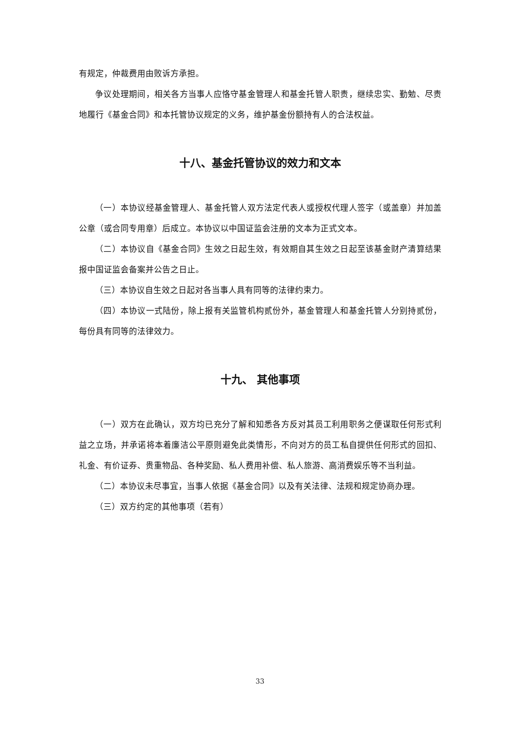有规定，仲裁费用由败诉方承担。
争议处理期间，相关各方当事人应恪守基金管理人和基金托管人职责，继续忠实、勤勉、尽责地履行《基金合同》和本托管协议规定的义务，维护基金份额持有人的合法权益。
十八、基金托管协议的效力和文本
（一）本协议经基金管理人、基金托管人双方法定代表人或授权代理人签字（或盖章）并加盖公章（或合同专用章）后成立。本协议以中国证监会注册的文本为正式文本。
（二）本协议自《基金合同》生效之日起生效，有效期自其生效之日起至该基金财产清算结果报中国证监会备案并公告之日止。
（三）本协议自生效之日起对各当事人具有同等的法律约束力。
（四）本协议一式陆份，除上报有关监管机构贰份外，基金管理人和基金托管人分别持贰份，每份具有同等的法律效力。
十九、 其他事项
（一）双方在此确认，双方均已充分了解和知悉各方反对其员工利用职务之便谋取任何形式利益之立场，并承诺将本着廉洁公平原则避免此类情形，不向对方的员工私自提供任何形式的回扣、礼金、有价证券、贵重物品、各种奖励、私人费用补偿、私人旅游、高消费娱乐等不当利益。
（二）本协议未尽事宜，当事人依据《基金合同》以及有关法律、法规和规定协商办理。
（三）双方约定的其他事项（若有）
33